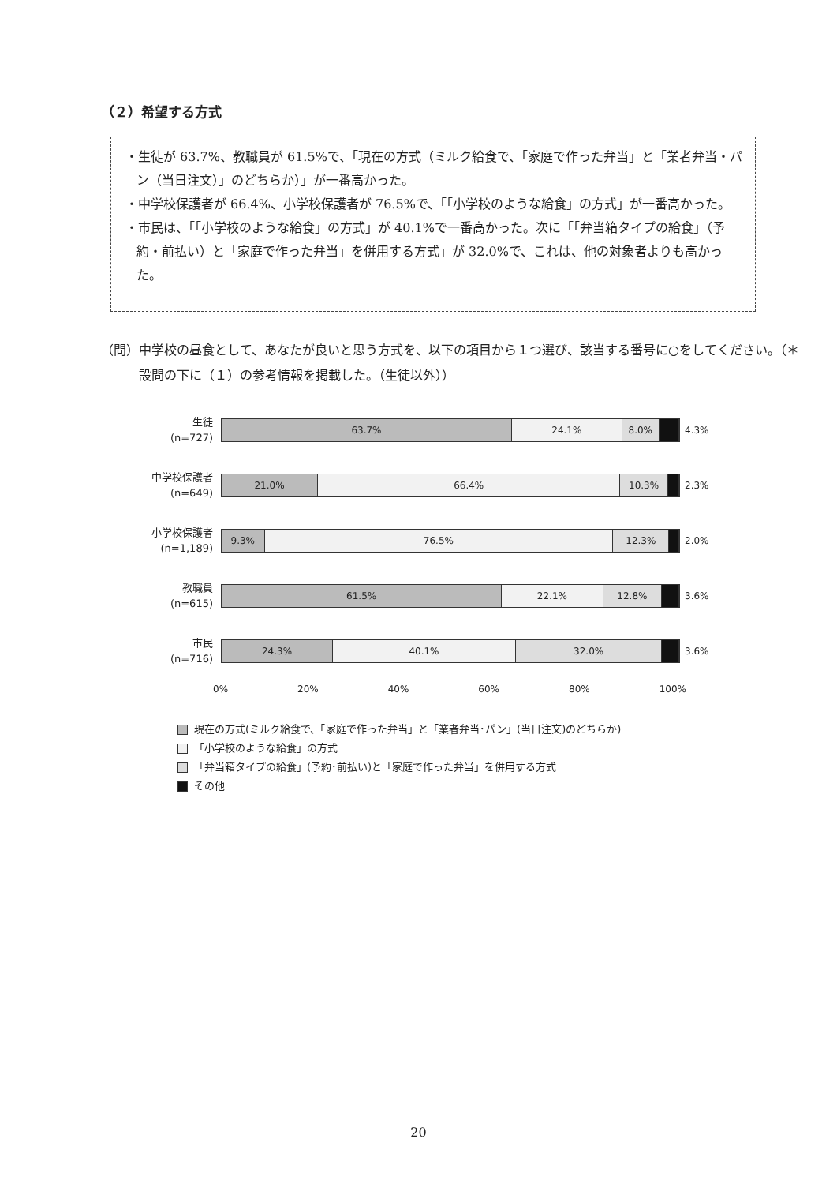（２）希望する方式
・生徒が 63.7%、教職員が 61.5%で、「現在の方式（ミルク給食で、「家庭で作った弁当」と「業者弁当・パン（当日注文）」のどちらか）」が一番高かった。
・中学校保護者が 66.4%、小学校保護者が 76.5%で、「「小学校のような給食」の方式」が一番高かった。
・市民は、「「小学校のような給食」の方式」が 40.1%で一番高かった。次に「「弁当箱タイプの給食」（予約・前払い）と「家庭で作った弁当」を併用する方式」が 32.0%で、これは、他の対象者よりも高かった。
（問）中学校の昼食として、あなたが良いと思う方式を、以下の項目から１つ選び、該当する番号に○をしてください。（＊設問の下に（１）の参考情報を掲載した。（生徒以外））
生徒
(n=727)
63.7% 24.1% 8.0%
4.3%
中学校保護者
(n=649)
21.0% 66.4% 10.3%
2.3%
小学校保護者
(n=1,189)
9.3% 76.5% 12.3%
2.0%
教職員
(n=615)
61.5% 22.1% 12.8%
3.6%
市民
(n=716)
24.3% 40.1% 32.0%
3.6%
0% 20% 40% 60% 80% 100%
現在の方式(ミルク給食で、「家庭で作った弁当」と「業者弁当･パン」(当日注文)のどちらか)
「小学校のような給食」の方式
「弁当箱タイプの給食」(予約･前払い)と「家庭で作った弁当」を併用する方式
その他
20